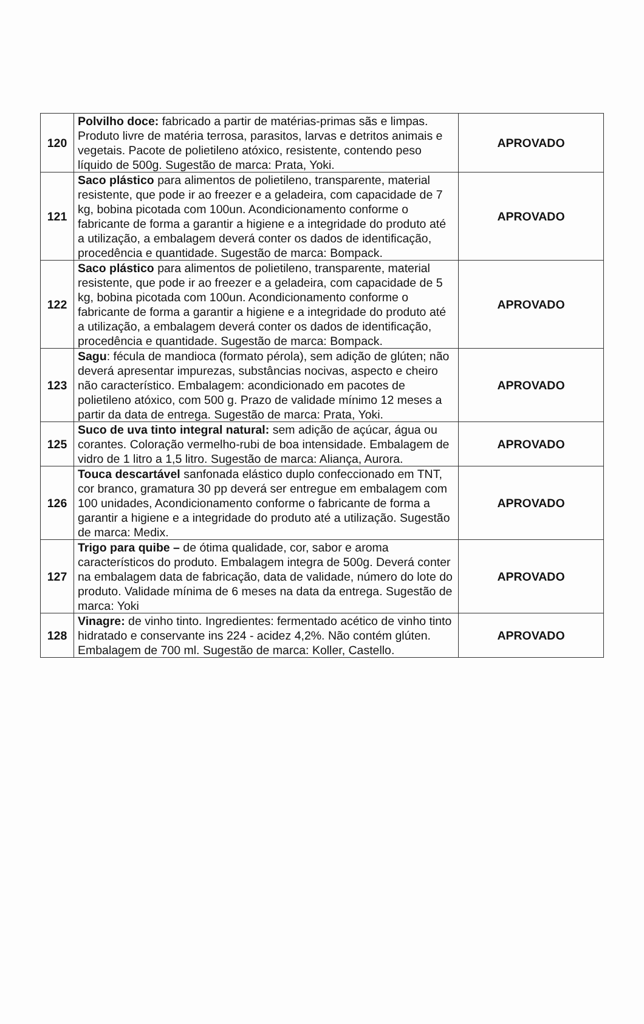| 120 | Polvilho doce: fabricado a partir de matérias-primas sãs e limpas. Produto livre de matéria terrosa, parasitos, larvas e detritos animais e vegetais. Pacote de polietileno atóxico, resistente, contendo peso líquido de 500g. Sugestão de marca: Prata, Yoki. | APROVADO |
| 121 | Saco plástico para alimentos de polietileno, transparente, material resistente, que pode ir ao freezer e a geladeira, com capacidade de 7 kg, bobina picotada com 100un. Acondicionamento conforme o fabricante de forma a garantir a higiene e a integridade do produto até a utilização, a embalagem deverá conter os dados de identificação, procedência e quantidade. Sugestão de marca: Bompack. | APROVADO |
| 122 | Saco plástico para alimentos de polietileno, transparente, material resistente, que pode ir ao freezer e a geladeira, com capacidade de 5 kg, bobina picotada com 100un. Acondicionamento conforme o fabricante de forma a garantir a higiene e a integridade do produto até a utilização, a embalagem deverá conter os dados de identificação, procedência e quantidade. Sugestão de marca: Bompack. | APROVADO |
| 123 | Sagu : fécula de mandioca (formato pérola), sem adição de glúten; não deverá apresentar impurezas, substâncias nocivas, aspecto e cheiro não característico. Embalagem: acondicionado em pacotes de polietileno atóxico, com 500 g. Prazo de validade mínimo 12 meses a partir da data de entrega. Sugestão de marca: Prata, Yoki. | APROVADO |
| 125 | Suco de uva tinto integral natural: sem adição de açúcar, água ou corantes. Coloração vermelho-rubi de boa intensidade. Embalagem de vidro de 1 litro a 1,5 litro. Sugestão de marca: Aliança, Aurora. | APROVADO |
| 126 | Touca descartável sanfonada elástico duplo confeccionado em TNT, cor branco, gramatura 30 pp deverá ser entregue em embalagem com 100 unidades, Acondicionamento conforme o fabricante de forma a garantir a higiene e a integridade do produto até a utilização. Sugestão de marca: Medix. | APROVADO |
| 127 | Trigo para quibe – de ótima qualidade, cor, sabor e aroma característicos do produto. Embalagem integra de 500g. Deverá conter na embalagem data de fabricação, data de validade, número do lote do produto. Validade mínima de 6 meses na data da entrega. Sugestão de marca: Yoki | APROVADO |
| 128 | Vinagre: de vinho tinto. Ingredientes: fermentado acético de vinho tinto hidratado e conservante ins 224 - acidez 4,2%. Não contém glúten. Embalagem de 700 ml. Sugestão de marca: Koller, Castello. | APROVADO |